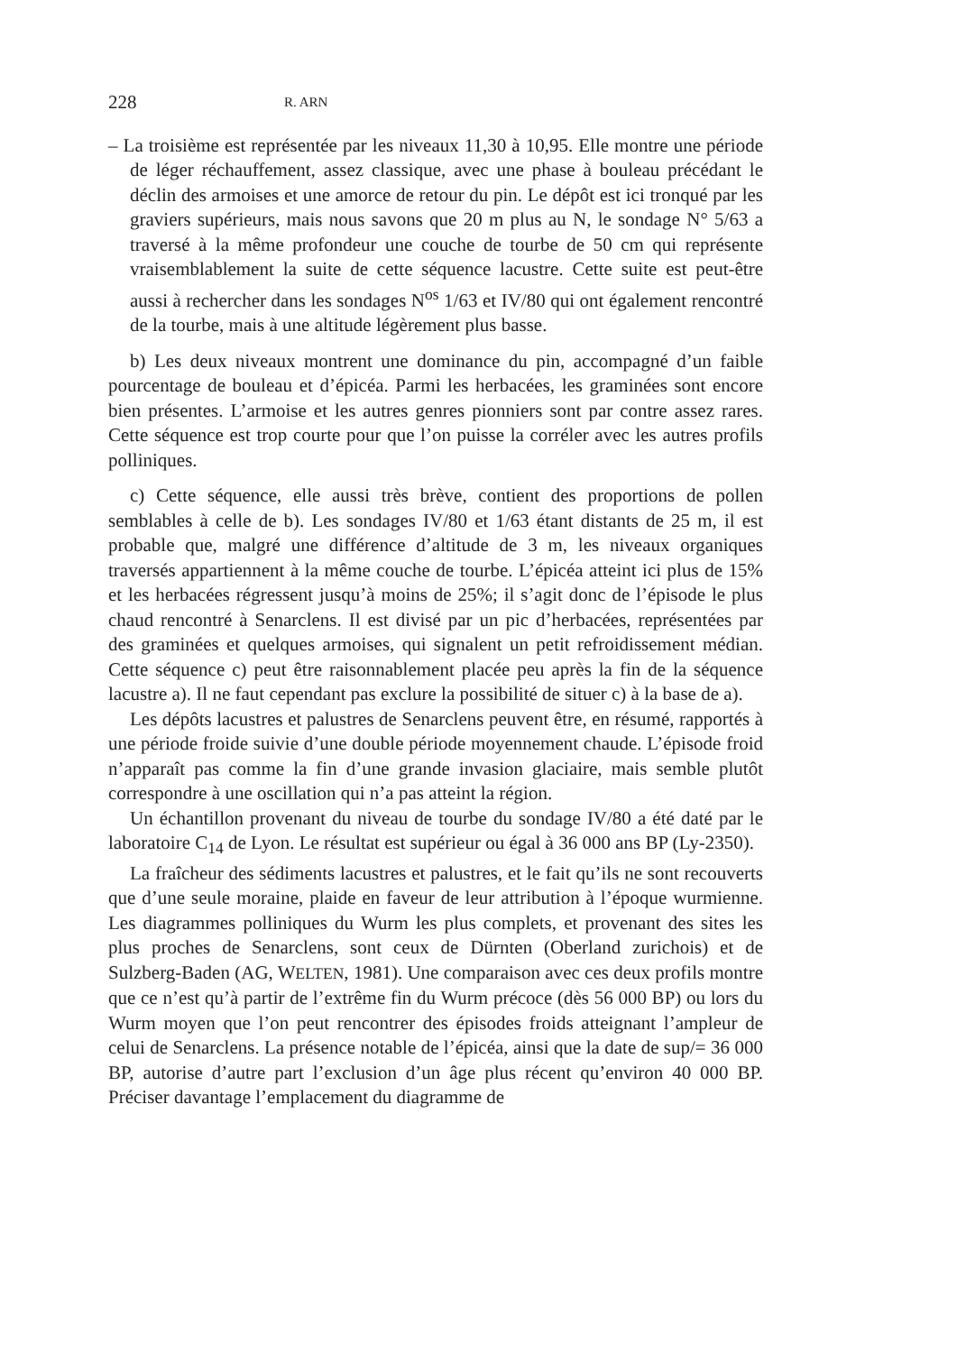228 R. ARN
– La troisième est représentée par les niveaux 11,30 à 10,95. Elle montre une période de léger réchauffement, assez classique, avec une phase à bouleau précédant le déclin des armoises et une amorce de retour du pin. Le dépôt est ici tronqué par les graviers supérieurs, mais nous savons que 20 m plus au N, le sondage N° 5/63 a traversé à la même profondeur une couche de tourbe de 50 cm qui représente vraisemblablement la suite de cette séquence lacustre. Cette suite est peut-être aussi à rechercher dans les sondages N<sup>os</sup> 1/63 et IV/80 qui ont également rencontré de la tourbe, mais à une altitude légèrement plus basse.
b) Les deux niveaux montrent une dominance du pin, accompagné d’un faible pourcentage de bouleau et d’épicéa. Parmi les herbacées, les graminées sont encore bien présentes. L’armoise et les autres genres pionniers sont par contre assez rares. Cette séquence est trop courte pour que l’on puisse la corréler avec les autres profils polliniques.
c) Cette séquence, elle aussi très brève, contient des proportions de pollen semblables à celle de b). Les sondages IV/80 et 1/63 étant distants de 25 m, il est probable que, malgré une différence d’altitude de 3 m, les niveaux organiques traversés appartiennent à la même couche de tourbe. L’épicéa atteint ici plus de 15% et les herbacées régressent jusqu’à moins de 25%; il s’agit donc de l’épisode le plus chaud rencontré à Senarclens. Il est divisé par un pic d’herbacées, représentées par des graminées et quelques armoises, qui signalent un petit refroidissement médian. Cette séquence c) peut être raisonnablement placée peu après la fin de la séquence lacustre a). Il ne faut cependant pas exclure la possibilité de situer c) à la base de a).
Les dépôts lacustres et palustres de Senarclens peuvent être, en résumé, rapportés à une période froide suivie d’une double période moyennement chaude. L’épisode froid n’apparaît pas comme la fin d’une grande invasion glaciaire, mais semble plutôt correspondre à une oscillation qui n’a pas atteint la région.
Un échantillon provenant du niveau de tourbe du sondage IV/80 a été daté par le laboratoire C<sub>14</sub> de Lyon. Le résultat est supérieur ou égal à 36 000 ans BP (Ly-2350).
La fraîcheur des sédiments lacustres et palustres, et le fait qu’ils ne sont recouverts que d’une seule moraine, plaide en faveur de leur attribution à l’époque wurmienne. Les diagrammes polliniques du Wurm les plus complets, et provenant des sites les plus proches de Senarclens, sont ceux de Dürnten (Oberland zurichois) et de Sulzberg-Baden (AG, WELTEN, 1981). Une comparaison avec ces deux profils montre que ce n’est qu’à partir de l’extrême fin du Wurm précoce (dès 56 000 BP) ou lors du Wurm moyen que l’on peut rencontrer des épisodes froids atteignant l’ampleur de celui de Senarclens. La présence notable de l’épicéa, ainsi que la date de sup/= 36 000 BP, autorise d’autre part l’exclusion d’un âge plus récent qu’environ 40 000 BP. Préciser davantage l’emplacement du diagramme de